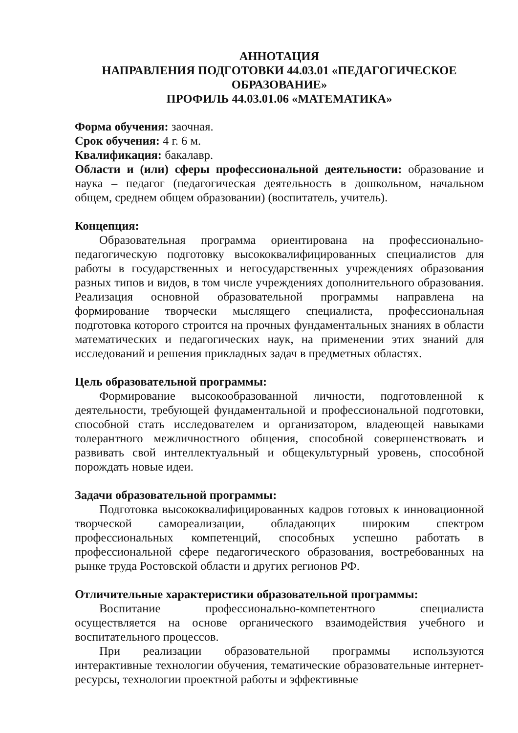АННОТАЦИЯ
НАПРАВЛЕНИЯ ПОДГОТОВКИ 44.03.01 «ПЕДАГОГИЧЕСКОЕ ОБРАЗОВАНИЕ»
ПРОФИЛЬ 44.03.01.06 «МАТЕМАТИКА»
Форма обучения: заочная.
Срок обучения: 4 г. 6 м.
Квалификация: бакалавр.
Области и (или) сферы профессиональной деятельности: образование и наука – педагог (педагогическая деятельность в дошкольном, начальном общем, среднем общем образовании) (воспитатель, учитель).
Концепция:
Образовательная программа ориентирована на профессионально-педагогическую подготовку высококвалифицированных специалистов для работы в государственных и негосударственных учреждениях образования разных типов и видов, в том числе учреждениях дополнительного образования. Реализация основной образовательной программы направлена на формирование творчески мыслящего специалиста, профессиональная подготовка которого строится на прочных фундаментальных знаниях в области математических и педагогических наук, на применении этих знаний для исследований и решения прикладных задач в предметных областях.
Цель образовательной программы:
Формирование высокообразованной личности, подготовленной к деятельности, требующей фундаментальной и профессиональной подготовки, способной стать исследователем и организатором, владеющей навыками толерантного межличностного общения, способной совершенствовать и развивать свой интеллектуальный и общекультурный уровень, способной порождать новые идеи.
Задачи образовательной программы:
Подготовка высококвалифицированных кадров готовых к инновационной творческой самореализации, обладающих широким спектром профессиональных компетенций, способных успешно работать в профессиональной сфере педагогического образования, востребованных на рынке труда Ростовской области и других регионов РФ.
Отличительные характеристики образовательной программы:
Воспитание профессионально-компетентного специалиста осуществляется на основе органического взаимодействия учебного и воспитательного процессов.
При реализации образовательной программы используются интерактивные технологии обучения, тематические образовательные интернет-ресурсы, технологии проектной работы и эффективные